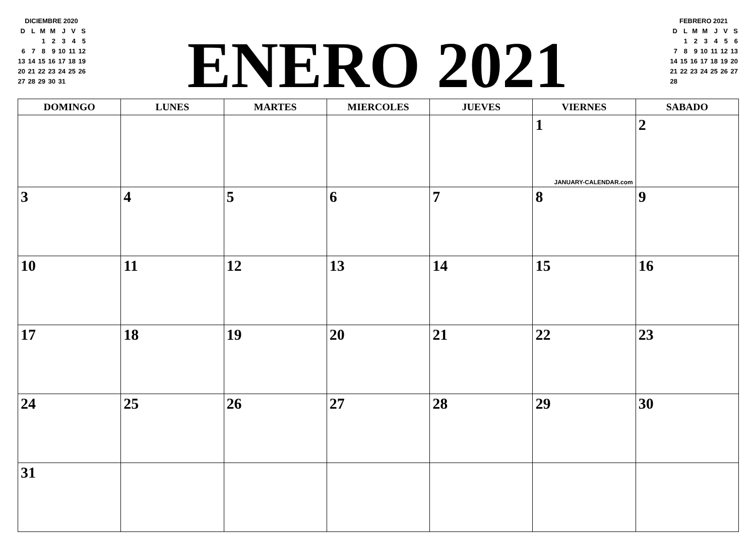DICIEMBRE 2020
| D | L | M | M | J | V | S |
| | | 1 | 2 | 3 | 4 | 5 |
| 6 | 7 | 8 | 9 | 10 | 11 | 12 |
| 13 | 14 | 15 | 16 | 17 | 18 | 19 |
| 20 | 21 | 22 | 23 | 24 | 25 | 26 |
| 27 | 28 | 29 | 30 | 31 | | |
ENERO 2021
FEBRERO 2021
| D | L | M | M | J | V | S |
| | 1 | 2 | 3 | 4 | 5 | 6 |
| 7 | 8 | 9 | 10 | 11 | 12 | 13 |
| 14 | 15 | 16 | 17 | 18 | 19 | 20 |
| 21 | 22 | 23 | 24 | 25 | 26 | 27 |
| 28 | | | | | | |
| DOMINGO | LUNES | MARTES | MIERCOLES | JUEVES | VIERNES | SABADO |
| --- | --- | --- | --- | --- | --- | --- |
| | | | | | 1 JANUARY-CALENDAR.com | 2 |
| 3 | 4 | 5 | 6 | 7 | 8 | 9 |
| 10 | 11 | 12 | 13 | 14 | 15 | 16 |
| 17 | 18 | 19 | 20 | 21 | 22 | 23 |
| 24 | 25 | 26 | 27 | 28 | 29 | 30 |
| 31 | | | | | | |